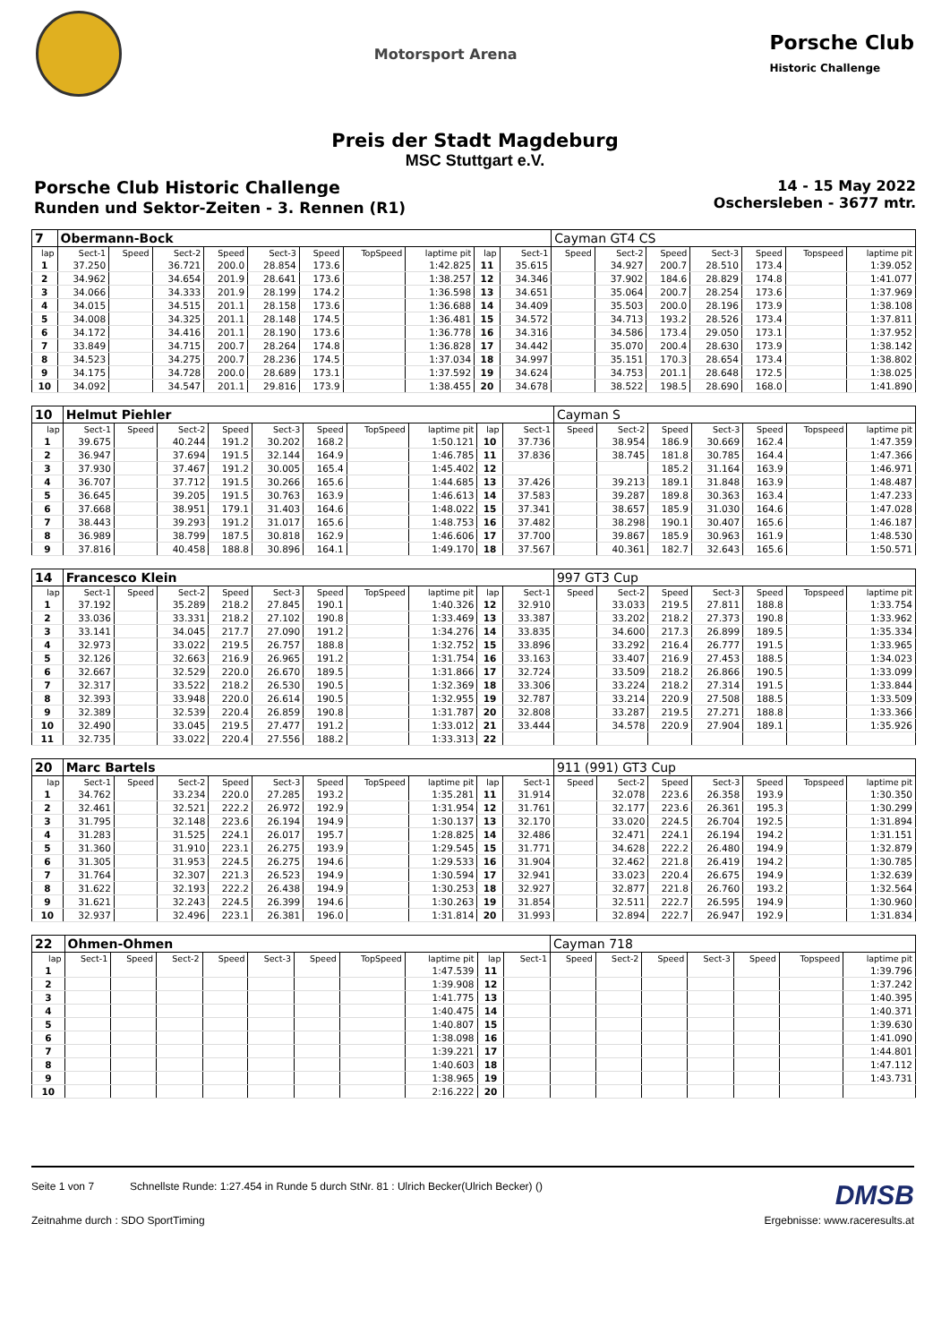Motorsport Arena
Porsche Club
Historic Challenge
Preis der Stadt Magdeburg
MSC Stuttgart e.V.
Porsche Club Historic Challenge
Runden und Sektor-Zeiten - 3. Rennen (R1)
14 - 15 May 2022
Oschersleben - 3677 mtr.
| 7 | Obermann-Bock | | | | | | | | | | Cayman GT4 CS | | | | | | |
| lap | Sect-1 | Speed | Sect-2 | Speed | Sect-3 | Speed | TopSpeed | laptime pit | lap | Sect-1 | Speed | Sect-2 | Speed | Sect-3 | Speed | Topspeed | laptime pit |
| 1 | 37.250 | | 36.721 | 200.0 | 28.854 | 173.6 | | 1:42.825 | 11 | 35.615 | | 34.927 | 200.7 | 28.510 | 173.4 | | 1:39.052 |
| 2 | 34.962 | | 34.654 | 201.9 | 28.641 | 173.6 | | 1:38.257 | 12 | 34.346 | | 37.902 | 184.6 | 28.829 | 174.8 | | 1:41.077 |
| 3 | 34.066 | | 34.333 | 201.9 | 28.199 | 174.2 | | 1:36.598 | 13 | 34.651 | | 35.064 | 200.7 | 28.254 | 173.6 | | 1:37.969 |
| 4 | 34.015 | | 34.515 | 201.1 | 28.158 | 173.6 | | 1:36.688 | 14 | 34.409 | | 35.503 | 200.0 | 28.196 | 173.9 | | 1:38.108 |
| 5 | 34.008 | | 34.325 | 201.1 | 28.148 | 174.5 | | 1:36.481 | 15 | 34.572 | | 34.713 | 193.2 | 28.526 | 173.4 | | 1:37.811 |
| 6 | 34.172 | | 34.416 | 201.1 | 28.190 | 173.6 | | 1:36.778 | 16 | 34.316 | | 34.586 | 173.4 | 29.050 | 173.1 | | 1:37.952 |
| 7 | 33.849 | | 34.715 | 200.7 | 28.264 | 174.8 | | 1:36.828 | 17 | 34.442 | | 35.070 | 200.4 | 28.630 | 173.9 | | 1:38.142 |
| 8 | 34.523 | | 34.275 | 200.7 | 28.236 | 174.5 | | 1:37.034 | 18 | 34.997 | | 35.151 | 170.3 | 28.654 | 173.4 | | 1:38.802 |
| 9 | 34.175 | | 34.728 | 200.0 | 28.689 | 173.1 | | 1:37.592 | 19 | 34.624 | | 34.753 | 201.1 | 28.648 | 172.5 | | 1:38.025 |
| 10 | 34.092 | | 34.547 | 201.1 | 29.816 | 173.9 | | 1:38.455 | 20 | 34.678 | | 38.522 | 198.5 | 28.690 | 168.0 | | 1:41.890 |
| 10 | Helmut Piehler | | | | | | | | | | Cayman S | | | | | | |
| lap | Sect-1 | Speed | Sect-2 | Speed | Sect-3 | Speed | TopSpeed | laptime pit | lap | Sect-1 | Speed | Sect-2 | Speed | Sect-3 | Speed | Topspeed | laptime pit |
| 1 | 39.675 | | 40.244 | 191.2 | 30.202 | 168.2 | | 1:50.121 | 10 | 37.736 | | 38.954 | 186.9 | 30.669 | 162.4 | | 1:47.359 |
| 2 | 36.947 | | 37.694 | 191.5 | 32.144 | 164.9 | | 1:46.785 | 11 | 37.836 | | 38.745 | 181.8 | 30.785 | 164.4 | | 1:47.366 |
| 3 | 37.930 | | 37.467 | 191.2 | 30.005 | 165.4 | | 1:45.402 | 12 | | | | 185.2 | 31.164 | 163.9 | | 1:46.971 |
| 4 | 36.707 | | 37.712 | 191.5 | 30.266 | 165.6 | | 1:44.685 | 13 | 37.426 | | 39.213 | 189.1 | 31.848 | 163.9 | | 1:48.487 |
| 5 | 36.645 | | 39.205 | 191.5 | 30.763 | 163.9 | | 1:46.613 | 14 | 37.583 | | 39.287 | 189.8 | 30.363 | 163.4 | | 1:47.233 |
| 6 | 37.668 | | 38.951 | 179.1 | 31.403 | 164.6 | | 1:48.022 | 15 | 37.341 | | 38.657 | 185.9 | 31.030 | 164.6 | | 1:47.028 |
| 7 | 38.443 | | 39.293 | 191.2 | 31.017 | 165.6 | | 1:48.753 | 16 | 37.482 | | 38.298 | 190.1 | 30.407 | 165.6 | | 1:46.187 |
| 8 | 36.989 | | 38.799 | 187.5 | 30.818 | 162.9 | | 1:46.606 | 17 | 37.700 | | 39.867 | 185.9 | 30.963 | 161.9 | | 1:48.530 |
| 9 | 37.816 | | 40.458 | 188.8 | 30.896 | 164.1 | | 1:49.170 | 18 | 37.567 | | 40.361 | 182.7 | 32.643 | 165.6 | | 1:50.571 |
| 14 | Francesco Klein | | | | | | | | | | 997 GT3 Cup | | | | | | |
| lap | Sect-1 | Speed | Sect-2 | Speed | Sect-3 | Speed | TopSpeed | laptime pit | lap | Sect-1 | Speed | Sect-2 | Speed | Sect-3 | Speed | Topspeed | laptime pit |
| 1 | 37.192 | | 35.289 | 218.2 | 27.845 | 190.1 | | 1:40.326 | 12 | 32.910 | | 33.033 | 219.5 | 27.811 | 188.8 | | 1:33.754 |
| 2 | 33.036 | | 33.331 | 218.2 | 27.102 | 190.8 | | 1:33.469 | 13 | 33.387 | | 33.202 | 218.2 | 27.373 | 190.8 | | 1:33.962 |
| 3 | 33.141 | | 34.045 | 217.7 | 27.090 | 191.2 | | 1:34.276 | 14 | 33.835 | | 34.600 | 217.3 | 26.899 | 189.5 | | 1:35.334 |
| 4 | 32.973 | | 33.022 | 219.5 | 26.757 | 188.8 | | 1:32.752 | 15 | 33.896 | | 33.292 | 216.4 | 26.777 | 191.5 | | 1:33.965 |
| 5 | 32.126 | | 32.663 | 216.9 | 26.965 | 191.2 | | 1:31.754 | 16 | 33.163 | | 33.407 | 216.9 | 27.453 | 188.5 | | 1:34.023 |
| 6 | 32.667 | | 32.529 | 220.0 | 26.670 | 189.5 | | 1:31.866 | 17 | 32.724 | | 33.509 | 218.2 | 26.866 | 190.5 | | 1:33.099 |
| 7 | 32.317 | | 33.522 | 218.2 | 26.530 | 190.5 | | 1:32.369 | 18 | 33.306 | | 33.224 | 218.2 | 27.314 | 191.5 | | 1:33.844 |
| 8 | 32.393 | | 33.948 | 220.0 | 26.614 | 190.5 | | 1:32.955 | 19 | 32.787 | | 33.214 | 220.9 | 27.508 | 188.5 | | 1:33.509 |
| 9 | 32.389 | | 32.539 | 220.4 | 26.859 | 190.8 | | 1:31.787 | 20 | 32.808 | | 33.287 | 219.5 | 27.271 | 188.8 | | 1:33.366 |
| 10 | 32.490 | | 33.045 | 219.5 | 27.477 | 191.2 | | 1:33.012 | 21 | 33.444 | | 34.578 | 220.9 | 27.904 | 189.1 | | 1:35.926 |
| 11 | 32.735 | | 33.022 | 220.4 | 27.556 | 188.2 | | 1:33.313 | 22 | | | | | | | | |
| 20 | Marc Bartels | | | | | | | | | | 911 (991) GT3 Cup | | | | | | |
| lap | Sect-1 | Speed | Sect-2 | Speed | Sect-3 | Speed | TopSpeed | laptime pit | lap | Sect-1 | Speed | Sect-2 | Speed | Sect-3 | Speed | Topspeed | laptime pit |
| 1 | 34.762 | | 33.234 | 220.0 | 27.285 | 193.2 | | 1:35.281 | 11 | 31.914 | | 32.078 | 223.6 | 26.358 | 193.9 | | 1:30.350 |
| 2 | 32.461 | | 32.521 | 222.2 | 26.972 | 192.9 | | 1:31.954 | 12 | 31.761 | | 32.177 | 223.6 | 26.361 | 195.3 | | 1:30.299 |
| 3 | 31.795 | | 32.148 | 223.6 | 26.194 | 194.9 | | 1:30.137 | 13 | 32.170 | | 33.020 | 224.5 | 26.704 | 192.5 | | 1:31.894 |
| 4 | 31.283 | | 31.525 | 224.1 | 26.017 | 195.7 | | 1:28.825 | 14 | 32.486 | | 32.471 | 224.1 | 26.194 | 194.2 | | 1:31.151 |
| 5 | 31.360 | | 31.910 | 223.1 | 26.275 | 193.9 | | 1:29.545 | 15 | 31.771 | | 34.628 | 222.2 | 26.480 | 194.9 | | 1:32.879 |
| 6 | 31.305 | | 31.953 | 224.5 | 26.275 | 194.6 | | 1:29.533 | 16 | 31.904 | | 32.462 | 221.8 | 26.419 | 194.2 | | 1:30.785 |
| 7 | 31.764 | | 32.307 | 221.3 | 26.523 | 194.9 | | 1:30.594 | 17 | 32.941 | | 33.023 | 220.4 | 26.675 | 194.9 | | 1:32.639 |
| 8 | 31.622 | | 32.193 | 222.2 | 26.438 | 194.9 | | 1:30.253 | 18 | 32.927 | | 32.877 | 221.8 | 26.760 | 193.2 | | 1:32.564 |
| 9 | 31.621 | | 32.243 | 224.5 | 26.399 | 194.6 | | 1:30.263 | 19 | 31.854 | | 32.511 | 222.7 | 26.595 | 194.9 | | 1:30.960 |
| 10 | 32.937 | | 32.496 | 223.1 | 26.381 | 196.0 | | 1:31.814 | 20 | 31.993 | | 32.894 | 222.7 | 26.947 | 192.9 | | 1:31.834 |
| 22 | Ohmen-Ohmen | | | | | | | | | | Cayman 718 | | | | | | |
| lap | Sect-1 | Speed | Sect-2 | Speed | Sect-3 | Speed | TopSpeed | laptime pit | lap | Sect-1 | Speed | Sect-2 | Speed | Sect-3 | Speed | Topspeed | laptime pit |
| 1 | | | | | | | | 1:47.539 | 11 | | | | | | | | 1:39.796 |
| 2 | | | | | | | | 1:39.908 | 12 | | | | | | | | 1:37.242 |
| 3 | | | | | | | | 1:41.775 | 13 | | | | | | | | 1:40.395 |
| 4 | | | | | | | | 1:40.475 | 14 | | | | | | | | 1:40.371 |
| 5 | | | | | | | | 1:40.807 | 15 | | | | | | | | 1:39.630 |
| 6 | | | | | | | | 1:38.098 | 16 | | | | | | | | 1:41.090 |
| 7 | | | | | | | | 1:39.221 | 17 | | | | | | | | 1:44.801 |
| 8 | | | | | | | | 1:40.603 | 18 | | | | | | | | 1:47.112 |
| 9 | | | | | | | | 1:38.965 | 19 | | | | | | | | 1:43.731 |
| 10 | | | | | | | | 2:16.222 | 20 | | | | | | | | |
Seite 1 von 7 Schnellste Runde: 1:27.454 in Runde 5 durch StNr. 81 : Ulrich Becker(Ulrich Becker) () DMSB
Zeitnahme durch : SDO SportTiming Ergebnisse: www.raceresults.at